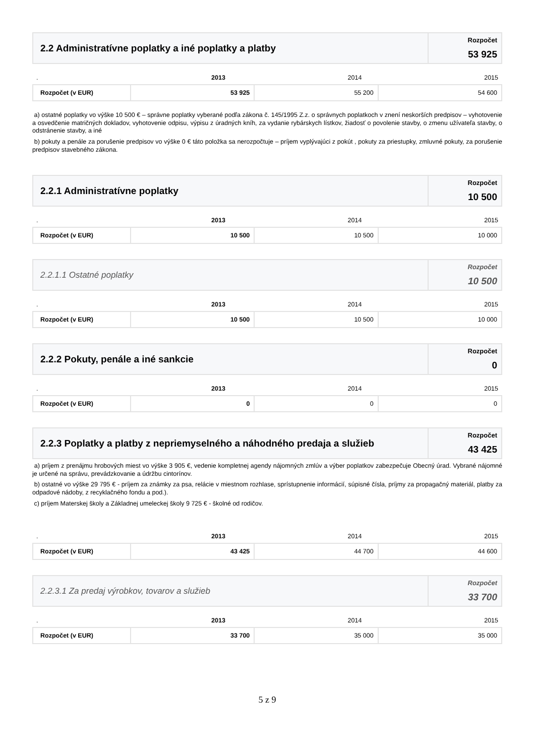| 2.2 Administratívne poplatky a iné poplatky a platby | Rozpočet 53 925 |
| . | 2013 | 2014 | 2015 |
| Rozpočet (v EUR) | 53 925 | 55 200 | 54 600 |
a) ostatné poplatky vo výške 10 500 € – správne poplatky vyberané podľa zákona č. 145/1995 Z.z. o správnych poplatkoch v znení neskorších predpisov – vyhotovenie a osvedčenie matričných dokladov, vyhotovenie odpisu, výpisu z úradných kníh, za vydanie rybárskych lístkov, žiadosť o povolenie stavby, o zmenu užívateľa stavby, o odstránenie stavby, a iné
b) pokuty a penále za porušenie predpisov vo výške 0 € táto položka sa nerozpočtuje – príjem vyplývajúci z pokút , pokuty za priestupky, zmluvné pokuty, za porušenie predpisov stavebného zákona.
| 2.2.1 Administratívne poplatky | Rozpočet 10 500 |
| . | 2013 | 2014 | 2015 |
| Rozpočet (v EUR) | 10 500 | 10 500 | 10 000 |
| 2.2.1.1 Ostatné poplatky | Rozpočet 10 500 |
| . | 2013 | 2014 | 2015 |
| Rozpočet (v EUR) | 10 500 | 10 500 | 10 000 |
| 2.2.2 Pokuty, penále a iné sankcie | Rozpočet 0 |
| . | 2013 | 2014 | 2015 |
| Rozpočet (v EUR) | 0 | 0 | 0 |
| 2.2.3 Poplatky a platby z nepriemyselného a náhodného predaja a služieb | Rozpočet 43 425 |
a) príjem z prenájmu hrobových miest vo výške 3 905 €, vedenie kompletnej agendy nájomných zmlúv a výber poplatkov zabezpečuje Obecný úrad. Vybrané nájomné je určené na správu, prevádzkovanie a údržbu cintorínov.
b) ostatné vo výške 29 795 € - príjem za známky za psa, relácie v miestnom rozhlase, sprístupnenie informácií, súpisné čísla, príjmy za propagačný materiál, platby za odpadové nádoby, z recyklačného fondu a pod.).
c) príjem Materskej školy a Základnej umeleckej školy 9 725 € - školné od rodičov.
| . | 2013 | 2014 | 2015 |
| Rozpočet (v EUR) | 43 425 | 44 700 | 44 600 |
| 2.2.3.1 Za predaj výrobkov, tovarov a služieb | Rozpočet 33 700 |
| . | 2013 | 2014 | 2015 |
| Rozpočet (v EUR) | 33 700 | 35 000 | 35 000 |
5 z 9